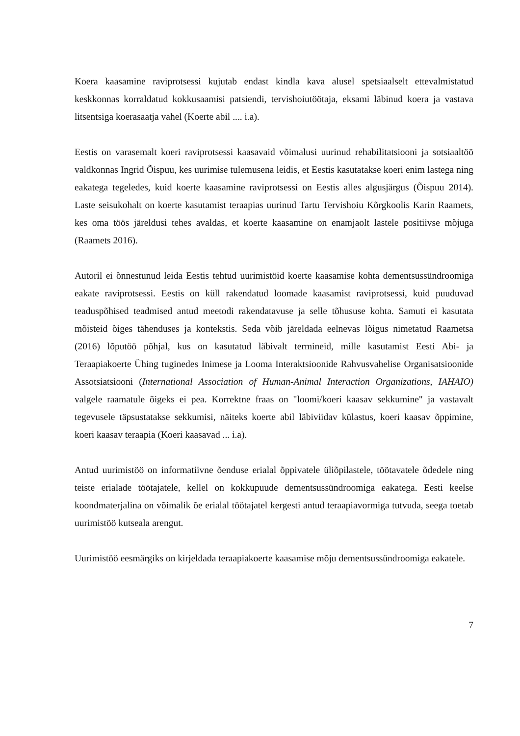Koera kaasamine raviprotsessi kujutab endast kindla kava alusel spetsiaalselt ettevalmistatud keskkonnas korraldatud kokkusaamisi patsiendi, tervishoiutöötaja, eksami läbinud koera ja vastava litsentsiga koerasaatja vahel (Koerte abil .... i.a).
Eestis on varasemalt koeri raviprotsessi kaasavaid võimalusi uurinud rehabilitatsiooni ja sotsiaaltöö valdkonnas Ingrid Õispuu, kes uurimise tulemusena leidis, et Eestis kasutatakse koeri enim lastega ning eakatega tegeledes, kuid koerte kaasamine raviprotsessi on Eestis alles algusjärgus (Õispuu 2014). Laste seisukohalt on koerte kasutamist teraapias uurinud Tartu Tervishoiu Kõrgkoolis Karin Raamets, kes oma töös järeldusi tehes avaldas, et koerte kaasamine on enamjaolt lastele positiivse mõjuga (Raamets 2016).
Autoril ei õnnestunud leida Eestis tehtud uurimistöid koerte kaasamise kohta dementsussündroomiga eakate raviprotsessi. Eestis on küll rakendatud loomade kaasamist raviprotsessi, kuid puuduvad teaduspõhised teadmised antud meetodi rakendatavuse ja selle tõhususe kohta. Samuti ei kasutata mõisteid õiges tähenduses ja kontekstis. Seda võib järeldada eelnevas lõigus nimetatud Raametsa (2016) lõputöö põhjal, kus on kasutatud läbivalt termineid, mille kasutamist Eesti Abi- ja Teraapiakoerte Ühing tuginedes Inimese ja Looma Interaktsioonide Rahvusvahelise Organisatsioonide Assotsiatsiooni (International Association of Human-Animal Interaction Organizations, IAHAIO) valgele raamatule õigeks ei pea. Korrektne fraas on "loomi/koeri kaasav sekkumine" ja vastavalt tegevusele täpsustatakse sekkumisi, näiteks koerte abil läbiviidav külastus, koeri kaasav õppimine, koeri kaasav teraapia (Koeri kaasavad ... i.a).
Antud uurimistöö on informatiivne õenduse erialal õppivatele üliõpilastele, töötavatele õdedele ning teiste erialade töötajatele, kellel on kokkupuude dementsussündroomiga eakatega. Eesti keelse koondmaterjalina on võimalik õe erialal töötajatel kergesti antud teraapiavormiga tutvuda, seega toetab uurimistöö kutseala arengut.
Uurimistöö eesmärgiks on kirjeldada teraapiakoerte kaasamise mõju dementsussündroomiga eakatele.
7